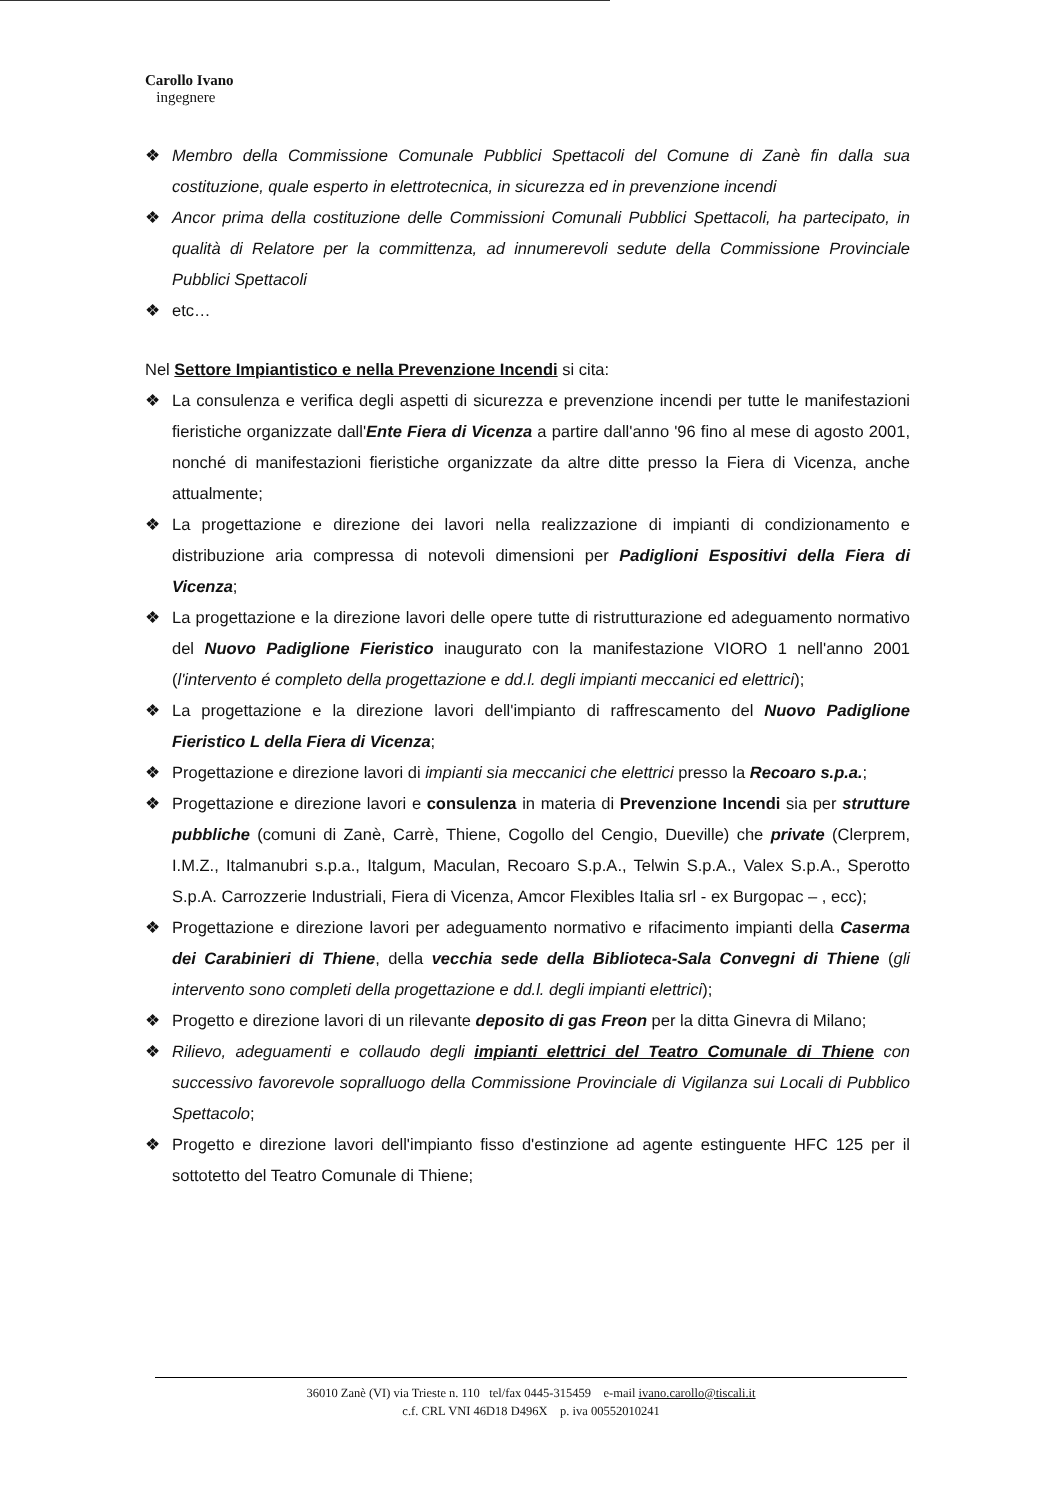Carollo Ivano
ingegnere
❖ Membro della Commissione Comunale Pubblici Spettacoli del Comune di Zanè fin dalla sua costituzione, quale esperto in elettrotecnica, in sicurezza ed in prevenzione incendi
❖ Ancor prima della costituzione delle Commissioni Comunali Pubblici Spettacoli, ha partecipato, in qualità di Relatore per la committenza, ad innumerevoli sedute della Commissione Provinciale Pubblici Spettacoli
❖ etc…
Nel Settore Impiantistico e nella Prevenzione Incendi si cita:
❖ La consulenza e verifica degli aspetti di sicurezza e prevenzione incendi per tutte le manifestazioni fieristiche organizzate dall'Ente Fiera di Vicenza a partire dall'anno '96 fino al mese di agosto 2001, nonché di manifestazioni fieristiche organizzate da altre ditte presso la Fiera di Vicenza, anche attualmente;
❖ La progettazione e direzione dei lavori nella realizzazione di impianti di condizionamento e distribuzione aria compressa di notevoli dimensioni per Padiglioni Espositivi della Fiera di Vicenza;
❖ La progettazione e la direzione lavori delle opere tutte di ristrutturazione ed adeguamento normativo del Nuovo Padiglione Fieristico inaugurato con la manifestazione VIORO 1 nell'anno 2001 (l'intervento é completo della progettazione e dd.l. degli impianti meccanici ed elettrici);
❖ La progettazione e la direzione lavori dell'impianto di raffrescamento del Nuovo Padiglione Fieristico L della Fiera di Vicenza;
❖ Progettazione e direzione lavori di impianti sia meccanici che elettrici presso la Recoaro s.p.a.;
❖ Progettazione e direzione lavori e consulenza in materia di Prevenzione Incendi sia per strutture pubbliche (comuni di Zanè, Carrè, Thiene, Cogollo del Cengio, Dueville) che private (Clerprem, I.M.Z., Italmanubri s.p.a., Italgum, Maculan, Recoaro S.p.A., Telwin S.p.A., Valex S.p.A., Sperotto S.p.A. Carrozzerie Industriali, Fiera di Vicenza, Amcor Flexibles Italia srl - ex Burgopac – , ecc);
❖ Progettazione e direzione lavori per adeguamento normativo e rifacimento impianti della Caserma dei Carabinieri di Thiene, della vecchia sede della Biblioteca-Sala Convegni di Thiene (gli intervento sono completi della progettazione e dd.l. degli impianti elettrici);
❖ Progetto e direzione lavori di un rilevante deposito di gas Freon per la ditta Ginevra di Milano;
❖ Rilievo, adeguamenti e collaudo degli impianti elettrici del Teatro Comunale di Thiene con successivo favorevole sopralluogo della Commissione Provinciale di Vigilanza sui Locali di Pubblico Spettacolo;
❖ Progetto e direzione lavori dell'impianto fisso d'estinzione ad agente estinguente HFC 125 per il sottotetto del Teatro Comunale di Thiene;
36010 Zanè (VI) via Trieste n. 110 tel/fax 0445-315459 e-mail ivano.carollo@tiscali.it
c.f. CRL VNI 46D18 D496X p. iva 00552010241